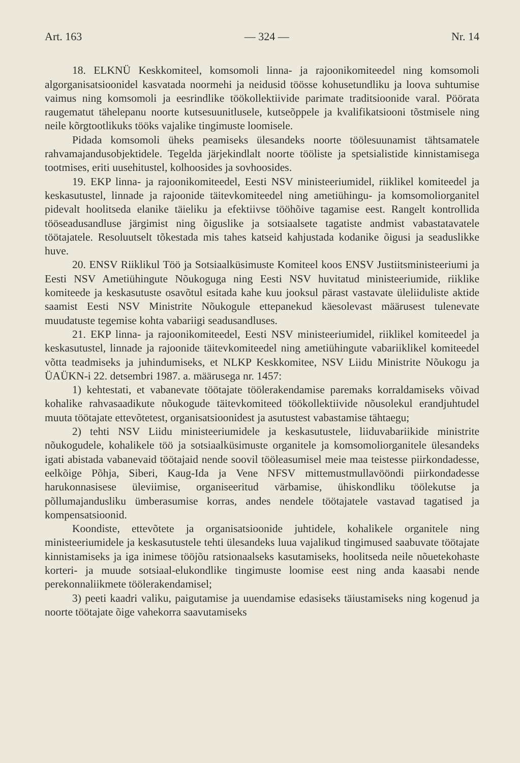Art. 163 — 324 — Nr. 14
18. ELKNÜ Keskkomiteel, komsomoli linna- ja rajoonikomiteedel ning komsomoli algorganisatsioonidel kasvatada noormehi ja neidusid töösse kohusetundliku ja loova suhtumise vaimus ning komsomoli ja eesrindlike töökollektiivide parimate traditsioonide varal. Pöörata raugematut tähelepanu noorte kutsesuunitlusele, kutseõppele ja kvalifikatsiooni tõstmisele ning neile kõrgtootlikuks tööks vajalike tingimuste loomisele.
Pidada komsomoli üheks peamiseks ülesandeks noorte töölesuunamist tähtsamatele rahvamajandusobjektidele. Tegelda järjekindlalt noorte tööliste ja spetsialistide kinnistamisega tootmises, eriti uusehitustel, kolhoosides ja sovhoosides.
19. EKP linna- ja rajoonikomiteedel, Eesti NSV ministeeriumidel, riiklikel komiteedel ja keskasutustel, linnade ja rajoonide täitevkomiteedel ning ametiühingu- ja komsomoliorganitel pidevalt hoolitseda elanike täieliku ja efektiivse tööhõive tagamise eest. Rangelt kontrollida tööseadusandluse järgimist ning õiguslike ja sotsiaalsete tagatiste andmist vabastatavatele töötajatele. Resoluutselt tõkestada mis tahes katseid kahjustada kodanike õigusi ja seaduslikke huve.
20. ENSV Riiklikul Töö ja Sotsiaalküsimuste Komiteel koos ENSV Justiitsministeeriumi ja Eesti NSV Ametiühingute Nõukoguga ning Eesti NSV huvitatud ministeeriumide, riiklike komiteede ja keskasutuste osavõtul esitada kahe kuu jooksul pärast vastavate üleliiduliste aktide saamist Eesti NSV Ministrite Nõukogule ettepanekud käesolevast määrusest tulenevate muudatuste tegemise kohta vabariigi seadusandluses.
21. EKP linna- ja rajoonikomiteedel, Eesti NSV ministeeriumidel, riiklikel komiteedel ja keskasutustel, linnade ja rajoonide täitevkomiteedel ning ametiühingute vabariiklikel komiteedel võtta teadmiseks ja juhindumiseks, et NLKP Keskkomitee, NSV Liidu Ministrite Nõukogu ja ÜAÜKN-i 22. detsembri 1987. a. määrusega nr. 1457:
1) kehtestati, et vabanevate töötajate töölerakendamise paremaks korraldamiseks võivad kohalike rahvasaadikute nõukogude täitevkomiteed töökollektiivide nõusolekul erandjuhtudel muuta töötajate ettevõtetest, organisatsioonidest ja asutustest vabastamise tähtaegu;
2) tehti NSV Liidu ministeeriumidele ja keskasutustele, liiduvabariikide ministrite nõukogudele, kohalikele töö ja sotsiaalküsimuste organitele ja komsomoliorganitele ülesandeks igati abistada vabanevaid töötajaid nende soovil tööleasumisel meie maa teistesse piirkondadesse, eelkõige Põhja, Siberi, Kaug-Ida ja Vene NFSV mittemustmullavööndi piirkondadesse harukonnasisese üleviimise, organiseeritud värbamise, ühiskondliku töölekutse ja põllumajandusliku ümberasumise korras, andes nendele töötajatele vastavad tagatised ja kompensatsioonid.
Koondiste, ettevõtete ja organisatsioonide juhtidele, kohalikele organitele ning ministeeriumidele ja keskasutustele tehti ülesandeks luua vajalikud tingimused saabuvate töötajate kinnistamiseks ja iga inimese tööjõu ratsionaalseks kasutamiseks, hoolitseda neile nõuetekohaste korteri- ja muude sotsiaal-elukondlike tingimuste loomise eest ning anda kaasabi nende perekonnaliikmete töölerakendamisel;
3) peeti kaadri valiku, paigutamise ja uuendamise edasiseks täiustamiseks ning kogenud ja noorte töötajate õige vahekorra saavutamiseks